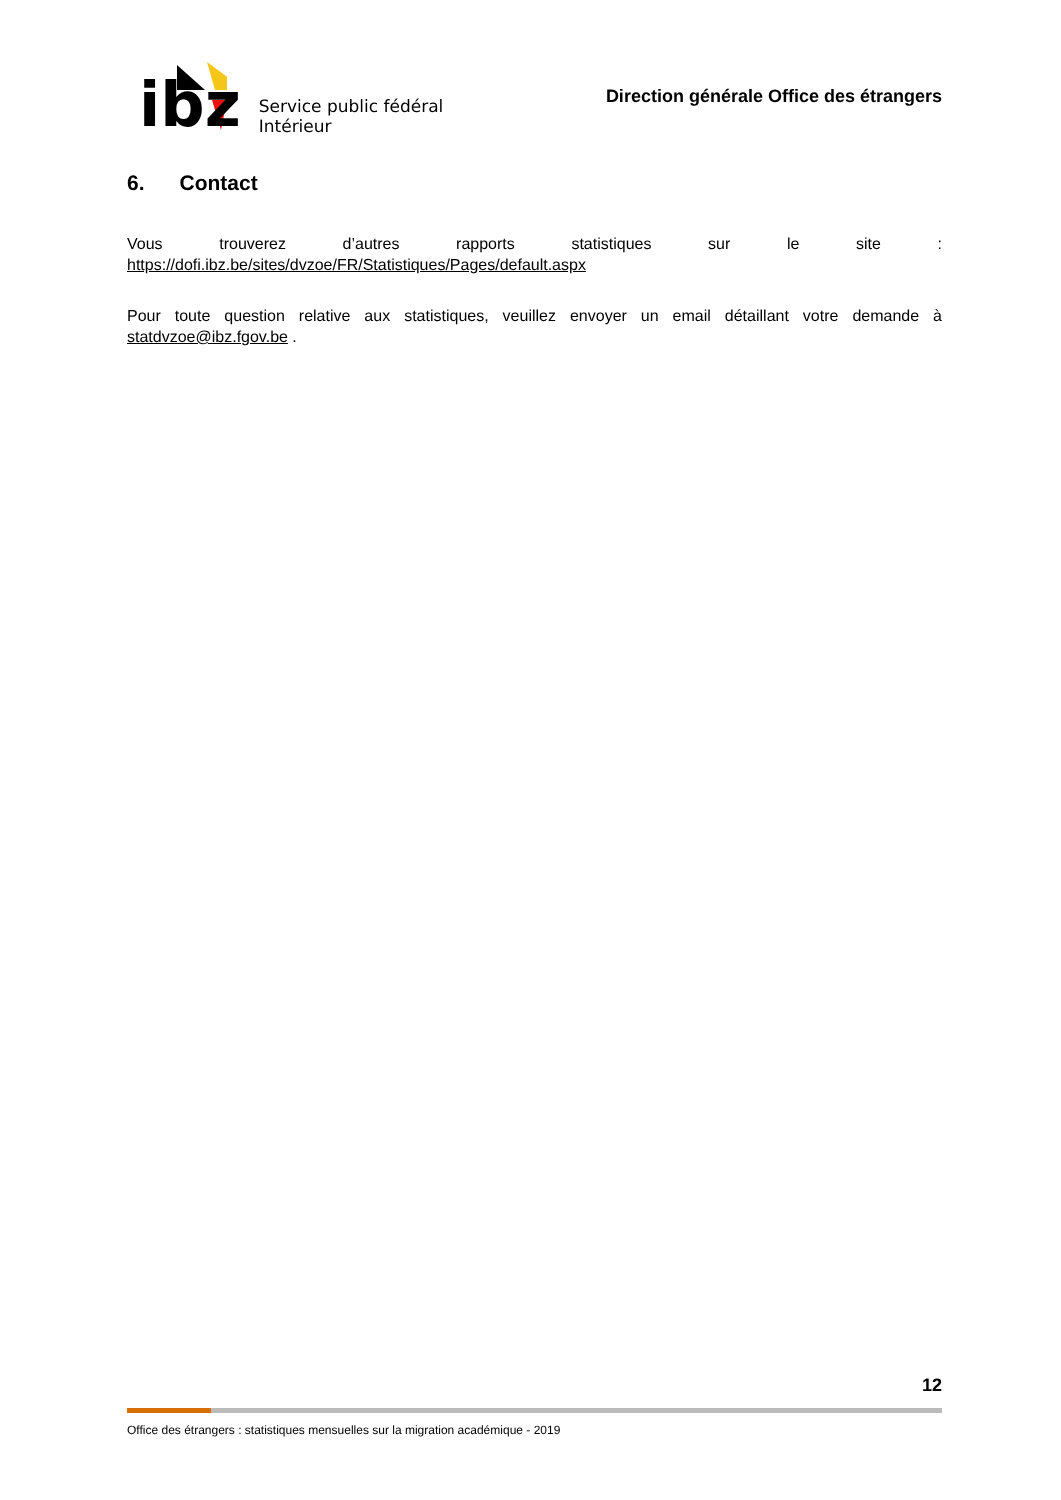ibz
Service public fédéral
Intérieur
Direction générale Office des étrangers
6. Contact
Vous trouverez d’autres rapports statistiques sur le site : https://dofi.ibz.be/sites/dvzoe/FR/Statistiques/Pages/default.aspx
Pour toute question relative aux statistiques, veuillez envoyer un email détaillant votre demande à statdvzoe@ibz.fgov.be .
12
Office des étrangers : statistiques mensuelles sur la migration académique - 2019